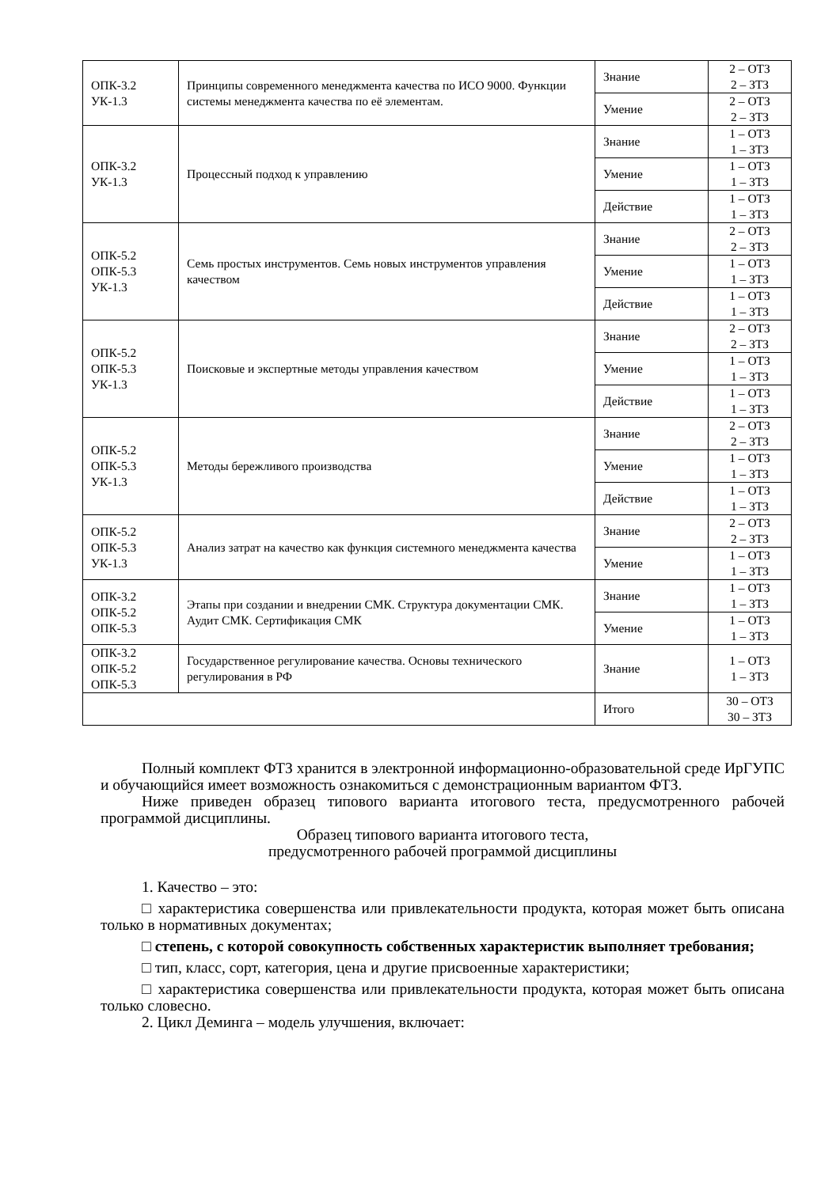| ОПК-3.2 УК-1.3 | Принципы современного менеджмента качества по ИСО 9000. Функции системы менеджмента качества по её элементам. | Знание | 2 – ОТЗ 2 – ЗТЗ |
| | | Умение | 2 – ОТЗ 2 – ЗТЗ |
| ОПК-3.2 УК-1.3 | Процессный подход к управлению | Знание | 1 – ОТЗ 1 – ЗТЗ |
| | | Умение | 1 – ОТЗ 1 – ЗТЗ |
| | | Действие | 1 – ОТЗ 1 – ЗТЗ |
| ОПК-5.2 ОПК-5.3 УК-1.3 | Семь простых инструментов. Семь новых инструментов управления качеством | Знание | 2 – ОТЗ 2 – ЗТЗ |
| | | Умение | 1 – ОТЗ 1 – ЗТЗ |
| | | Действие | 1 – ОТЗ 1 – ЗТЗ |
| ОПК-5.2 ОПК-5.3 УК-1.3 | Поисковые и экспертные методы управления качеством | Знание | 2 – ОТЗ 2 – ЗТЗ |
| | | Умение | 1 – ОТЗ 1 – ЗТЗ |
| | | Действие | 1 – ОТЗ 1 – ЗТЗ |
| ОПК-5.2 ОПК-5.3 УК-1.3 | Методы бережливого производства | Знание | 2 – ОТЗ 2 – ЗТЗ |
| | | Умение | 1 – ОТЗ 1 – ЗТЗ |
| | | Действие | 1 – ОТЗ 1 – ЗТЗ |
| ОПК-5.2 ОПК-5.3 УК-1.3 | Анализ затрат на качество как функция системного менеджмента качества | Знание | 2 – ОТЗ 2 – ЗТЗ |
| | | Умение | 1 – ОТЗ 1 – ЗТЗ |
| ОПК-3.2 ОПК-5.2 ОПК-5.3 | Этапы при создании и внедрении СМК. Структура документации СМК. Аудит СМК. Сертификация СМК | Знание | 1 – ОТЗ 1 – ЗТЗ |
| | | Умение | 1 – ОТЗ 1 – ЗТЗ |
| ОПК-3.2 ОПК-5.2 ОПК-5.3 | Государственное регулирование качества. Основы технического регулирования в РФ | Знание | 1 – ОТЗ 1 – ЗТЗ |
| | | Итого | 30 – ОТЗ 30 – ЗТЗ |
Полный комплект ФТЗ хранится в электронной информационно-образовательной среде ИрГУПС и обучающийся имеет возможность ознакомиться с демонстрационным вариантом ФТЗ.
Ниже приведен образец типового варианта итогового теста, предусмотренного рабочей программой дисциплины.
Образец типового варианта итогового теста,
предусмотренного рабочей программой дисциплины
1. Качество – это:
□ характеристика совершенства или привлекательности продукта, которая может быть описана только в нормативных документах;
□ степень, с которой совокупность собственных характеристик выполняет требования;
□ тип, класс, сорт, категория, цена и другие присвоенные характеристики;
□ характеристика совершенства или привлекательности продукта, которая может быть описана только словесно.
2. Цикл Деминга – модель улучшения, включает: